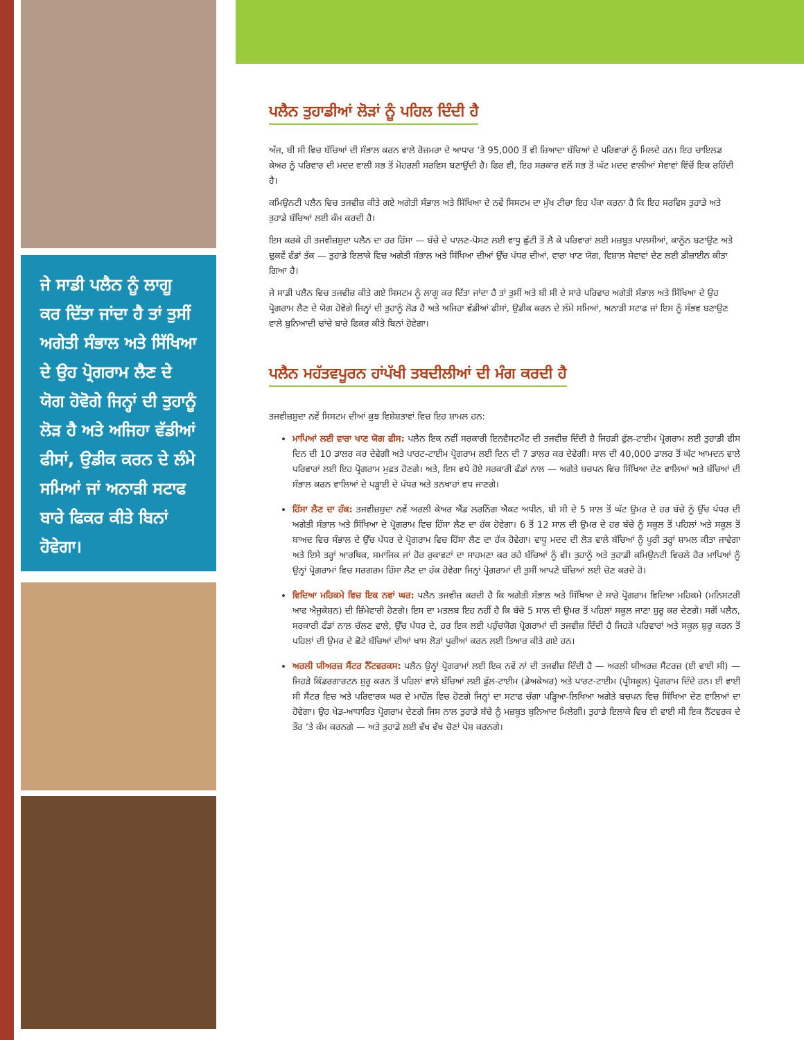ਜੇ ਸਾਡੀ ਪਲੈਨ ਨੂੰ ਲਾਗੂ ਕਰ ਦਿੱਤਾ ਜਾਂਦਾ ਹੈ ਤਾਂ ਤੁਸੀਂ ਅਗੇਤੀ ਸੰਭਾਲ ਅਤੇ ਸਿੱਖਿਆ ਦੇ ਉਹ ਪ੍ਰੋਗਰਾਮ ਲੈਣ ਦੇ ਯੋਗ ਹੋਵੋਗੇ ਜਿਨ੍ਹਾਂ ਦੀ ਤੁਹਾਨੂੰ ਲੋੜ ਹੈ ਅਤੇ ਅਜਿਹਾ ਵੱਡੀਆਂ ਫੀਸਾਂ, ਉਡੀਕ ਕਰਨ ਦੇ ਲੰਮੇ ਸਮਿਆਂ ਜਾਂ ਅਨਾੜੀ ਸਟਾਫ ਬਾਰੇ ਫਿਕਰ ਕੀਤੇ ਬਿਨਾਂ ਹੋਵੇਗਾ।
ਪਲੈਨ ਤੁਹਾਡੀਆਂ ਲੋੜਾਂ ਨੂੰ ਪਹਿਲ ਦਿੰਦੀ ਹੈ
ਅੱਜ, ਬੀ ਸੀ ਵਿਚ ਬੱਚਿਆਂ ਦੀ ਸੰਭਾਲ ਕਰਨ ਵਾਲੇ ਰੋਜ਼ਮਰਾ ਦੇ ਆਧਾਰ ’ਤੇ 95,000 ਤੋਂ ਵੀ ਜ਼ਿਆਦਾ ਬੱਚਿਆਂ ਦੇ ਪਰਿਵਾਰਾਂ ਨੂੰ ਮਿਲਦੇ ਹਨ। ਇਹ ਚਾਇਲਡ ਕੇਅਰ ਨੂੰ ਪਰਿਵਾਰ ਦੀ ਮਦਦ ਵਾਲੀ ਸਭ ਤੋਂ ਮੋਹਰਲੀ ਸਰਵਿਸ ਬਣਾਉਂਦੀ ਹੈ। ਫਿਰ ਵੀ, ਇਹ ਸਰਕਾਰ ਵਲੋਂ ਸਭ ਤੋਂ ਘੱਟ ਮਦਦ ਵਾਲੀਆਂ ਸੇਵਾਵਾਂ ਵਿੱਚੋਂ ਇਕ ਰਹਿੰਦੀ ਹੈ।
ਕਮਿਉਨਟੀ ਪਲੈਨ ਵਿਚ ਤਜਵੀਜ਼ ਕੀਤੇ ਗਏ ਅਗੇਤੀ ਸੰਭਾਲ ਅਤੇ ਸਿੱਖਿਆ ਦੇ ਨਵੇਂ ਸਿਸਟਮ ਦਾ ਮੁੱਖ ਟੀਚਾ ਇਹ ਪੱਕਾ ਕਰਨਾ ਹੈ ਕਿ ਇਹ ਸਰਵਿਸ ਤੁਹਾਡੇ ਅਤੇ ਤੁਹਾਡੇ ਬੱਚਿਆਂ ਲਈ ਕੰਮ ਕਰਦੀ ਹੈ।
ਇਸ ਕਰਕੇ ਹੀ ਤਜਵੀਜ਼ਸ਼ੁਦਾ ਪਲੈਨ ਦਾ ਹਰ ਹਿੱਸਾ — ਬੱਚੇ ਦੇ ਪਾਲਣ-ਪੋਸਣ ਲਈ ਵਾਧੂ ਛੁੱਟੀ ਤੋਂ ਲੈ ਕੇ ਪਰਿਵਾਰਾਂ ਲਈ ਮਜ਼ਬੂਤ ਪਾਲਸੀਆਂ, ਕਾਨੂੰਨ ਬਣਾਉਣ ਅਤੇ ਢੁਕਵੇਂ ਫੰਡਾਂ ਤੱਕ — ਤੁਹਾਡੇ ਇਲਾਕੇ ਵਿਚ ਅਗੇਤੀ ਸੰਭਾਲ ਅਤੇ ਸਿੱਖਿਆ ਦੀਆਂ ਉੱਚ ਪੱਧਰ ਦੀਆਂ, ਵਾਰਾ ਖਾਣ ਯੋਗ, ਵਿਸ਼ਾਲ ਸੇਵਾਵਾਂ ਦੇਣ ਲਈ ਡੀਜ਼ਾਈਨ ਕੀਤਾ ਗਿਆ ਹੈ।
ਜੇ ਸਾਡੀ ਪਲੈਨ ਵਿਚ ਤਜਵੀਜ਼ ਕੀਤੇ ਗਏ ਸਿਸਟਮ ਨੂੰ ਲਾਗੂ ਕਰ ਦਿੱਤਾ ਜਾਂਦਾ ਹੈ ਤਾਂ ਤੁਸੀਂ ਅਤੇ ਬੀ ਸੀ ਦੇ ਸਾਰੇ ਪਰਿਵਾਰ ਅਗੇਤੀ ਸੰਭਾਲ ਅਤੇ ਸਿੱਖਿਆ ਦੇ ਉਹ ਪ੍ਰੋਗਰਾਮ ਲੈਣ ਦੇ ਯੋਗ ਹੋਵੋਗੇ ਜਿਨ੍ਹਾਂ ਦੀ ਤੁਹਾਨੂੰ ਲੋੜ ਹੈ ਅਤੇ ਅਜਿਹਾ ਵੱਡੀਆਂ ਫੀਸਾਂ, ਉਡੀਕ ਕਰਨ ਦੇ ਲੰਮੇ ਸਮਿਆਂ, ਅਨਾੜੀ ਸਟਾਫ ਜਾਂ ਇਸ ਨੂੰ ਸੰਭਵ ਬਣਾਉਣ ਵਾਲੇ ਬੁਨਿਆਦੀ ਢਾਂਚੇ ਬਾਰੇ ਫਿਕਰ ਕੀਤੇ ਬਿਨਾਂ ਹੋਵੇਗਾ।
ਪਲੈਨ ਮਹੱਤਵਪੂਰਨ ਹਾਂਪੱਖੀ ਤਬਦੀਲੀਆਂ ਦੀ ਮੰਗ ਕਰਦੀ ਹੈ
ਤਜਵੀਜ਼ਸ਼ੁਦਾ ਨਵੇਂ ਸਿਸਟਮ ਦੀਆਂ ਕੁਝ ਵਿਸ਼ੇਸ਼ਤਾਵਾਂ ਵਿਚ ਇਹ ਸ਼ਾਮਲ ਹਨ:
ਮਾਪਿਆਂ ਲਈ ਵਾਰਾ ਖਾਣ ਯੋਗ ਫੀਸ: ਪਲੈਨ ਇਕ ਨਵੀਂ ਸਰਕਾਰੀ ਇਨਵੈਸਟਮੈਂਟ ਦੀ ਤਜਵੀਜ਼ ਦਿੰਦੀ ਹੈ ਜਿਹੜੀ ਫੁੱਲ-ਟਾਈਮ ਪ੍ਰੋਗਰਾਮ ਲਈ ਤੁਹਾਡੀ ਫੀਸ ਦਿਨ ਦੀ 10 ਡਾਲਰ ਕਰ ਦੇਵੇਗੀ ਅਤੇ ਪਾਰਟ-ਟਾਈਮ ਪ੍ਰੋਗਰਾਮ ਲਈ ਦਿਨ ਦੀ 7 ਡਾਲਰ ਕਰ ਦੇਵੇਗੀ। ਸਾਲ ਦੀ 40,000 ਡਾਲਰ ਤੋਂ ਘੱਟ ਆਮਦਨ ਵਾਲੇ ਪਰਿਵਾਰਾਂ ਲਈ ਇਹ ਪ੍ਰੋਗਰਾਮ ਮੁਫਤ ਹੋਣਗੇ। ਅਤੇ, ਇਸ ਵਧੇ ਹੋਏ ਸਰਕਾਰੀ ਫੰਡਾਂ ਨਾਲ — ਅਗੇਤੇ ਬਚਪਨ ਵਿਚ ਸਿੱਖਿਆ ਦੇਣ ਵਾਲਿਆਂ ਅਤੇ ਬੱਚਿਆਂ ਦੀ ਸੰਭਾਲ ਕਰਨ ਵਾਲਿਆਂ ਦੇ ਪੜ੍ਹਾਈ ਦੇ ਪੱਧਰ ਅਤੇ ਤਨਖਾਹਾਂ ਵਧ ਜਾਣਗੇ।
ਹਿੱਸਾ ਲੈਣ ਦਾ ਹੱਕ: ਤਜਵੀਜ਼ਸ਼ੁਦਾ ਨਵੇਂ ਅਰਲੀ ਕੇਅਰ ਐਂਡ ਲਰਨਿੰਗ ਐਕਟ ਅਧੀਨ, ਬੀ ਸੀ ਦੇ 5 ਸਾਲ ਤੋਂ ਘੱਟ ਉਮਰ ਦੇ ਹਰ ਬੱਚੇ ਨੂੰ ਉੱਚ ਪੱਧਰ ਦੀ ਅਗੇਤੀ ਸੰਭਾਲ ਅਤੇ ਸਿੱਖਿਆ ਦੇ ਪ੍ਰੋਗਰਾਮ ਵਿਚ ਹਿੱਸਾ ਲੈਣ ਦਾ ਹੱਕ ਹੋਵੇਗਾ। 6 ਤੋਂ 12 ਸਾਲ ਦੀ ਉਮਰ ਦੇ ਹਰ ਬੱਚੇ ਨੂੰ ਸਕੂਲ ਤੋਂ ਪਹਿਲਾਂ ਅਤੇ ਸਕੂਲ ਤੋਂ ਬਾਅਦ ਵਿਚ ਸੰਭਾਲ ਦੇ ਉੱਚ ਪੱਧਰ ਦੇ ਪ੍ਰੋਗਰਾਮ ਵਿਚ ਹਿੱਸਾ ਲੈਣ ਦਾ ਹੱਕ ਹੋਵੇਗਾ। ਵਾਧੂ ਮਦਦ ਦੀ ਲੋੜ ਵਾਲੇ ਬੱਚਿਆਂ ਨੂੰ ਪੂਰੀ ਤਰ੍ਹਾਂ ਸ਼ਾਮਲ ਕੀਤਾ ਜਾਵੇਗਾ ਅਤੇ ਇਸੇ ਤਰ੍ਹਾਂ ਆਰਥਿਕ, ਸਮਾਜਿਕ ਜਾਂ ਹੋਰ ਰੁਕਾਵਟਾਂ ਦਾ ਸਾਹਮਣਾ ਕਰ ਰਹੇ ਬੱਚਿਆਂ ਨੂੰ ਵੀ। ਤੁਹਾਨੂੰ ਅਤੇ ਤੁਹਾਡੀ ਕਮਿਉਨਟੀ ਵਿਚਲੇ ਹੋਰ ਮਾਪਿਆਂ ਨੂੰ ਉਨ੍ਹਾਂ ਪ੍ਰੋਗਰਾਮਾਂ ਵਿਚ ਸਰਗਰਮ ਹਿੱਸਾ ਲੈਣ ਦਾ ਹੱਕ ਹੋਵੇਗਾ ਜਿਨ੍ਹਾਂ ਪ੍ਰੋਗਰਾਮਾਂ ਦੀ ਤੁਸੀਂ ਆਪਣੇ ਬੱਚਿਆਂ ਲਈ ਚੋਣ ਕਰਦੇ ਹੋ।
ਵਿਦਿਆ ਮਹਿਕਮੇ ਵਿਚ ਇਕ ਨਵਾਂ ਘਰ: ਪਲੈਨ ਤਜਵੀਜ਼ ਕਰਦੀ ਹੈ ਕਿ ਅਗੇਤੀ ਸੰਭਾਲ ਅਤੇ ਸਿੱਖਿਆ ਦੇ ਸਾਰੇ ਪ੍ਰੋਗਰਾਮ ਵਿਦਿਆ ਮਹਿਕਮੇ (ਮਨਿਸਟਰੀ ਆਫ ਐਜੂਕੇਸ਼ਨ) ਦੀ ਜ਼ਿੰਮੇਵਾਰੀ ਹੋਣਗੇ। ਇਸ ਦਾ ਮਤਲਬ ਇਹ ਨਹੀਂ ਹੈ ਕਿ ਬੱਚੇ 5 ਸਾਲ ਦੀ ਉਮਰ ਤੋਂ ਪਹਿਲਾਂ ਸਕੂਲ ਜਾਣਾ ਸ਼ੁਰੂ ਕਰ ਦੇਣਗੇ। ਸਗੋਂ ਪਲੈਨ, ਸਰਕਾਰੀ ਫੰਡਾਂ ਨਾਲ ਚੱਲਣ ਵਾਲੇ, ਉੱਚ ਪੱਧਰ ਦੇ, ਹਰ ਇਕ ਲਈ ਪਹੁੰਚਯੋਗ ਪ੍ਰੋਗਰਾਮਾਂ ਦੀ ਤਜਵੀਜ਼ ਦਿੰਦੀ ਹੈ ਜਿਹੜੇ ਪਰਿਵਾਰਾਂ ਅਤੇ ਸਕੂਲ ਸ਼ੁਰੂ ਕਰਨ ਤੋਂ ਪਹਿਲਾਂ ਦੀ ਉਮਰ ਦੇ ਛੋਟੇ ਬੱਚਿਆਂ ਦੀਆਂ ਖਾਸ ਲੋੜਾਂ ਪੂਰੀਆਂ ਕਰਨ ਲਈ ਤਿਆਰ ਕੀਤੇ ਗਏ ਹਨ।
ਅਰਲੀ ਯੀਅਰਜ਼ ਸੈਂਟਰ ਨੈੱਟਵਰਕਸ: ਪਲੈਨ ਉਨ੍ਹਾਂ ਪ੍ਰੋਗਰਾਮਾਂ ਲਈ ਇਕ ਨਵੇਂ ਨਾਂ ਦੀ ਤਜਵੀਜ਼ ਦਿੰਦੀ ਹੈ — ਅਰਲੀ ਯੀਅਰਜ਼ ਸੈਂਟਰਜ਼ (ਈ ਵਾਈ ਸੀ) — ਜਿਹੜੇ ਕਿੰਡਰਗਾਰਟਨ ਸ਼ੁਰੂ ਕਰਨ ਤੋਂ ਪਹਿਲਾਂ ਵਾਲੇ ਬੱਚਿਆਂ ਲਈ ਫੁੱਲ-ਟਾਈਮ (ਡੇਅਕੇਅਰ) ਅਤੇ ਪਾਰਟ-ਟਾਈਮ (ਪ੍ਰੀਸਕੂਲ) ਪ੍ਰੋਗਰਾਮ ਦਿੰਦੇ ਹਨ। ਈ ਵਾਈ ਸੀ ਸੈਂਟਰ ਵਿਚ ਅਤੇ ਪਰਿਵਾਰਕ ਘਰ ਦੇ ਮਾਹੌਲ ਵਿਚ ਹੋਣਗੇ ਜਿਨ੍ਹਾਂ ਦਾ ਸਟਾਫ ਚੰਗਾ ਪੜ੍ਹਿਆ-ਲਿਖਿਆ ਅਗੇਤੇ ਬਚਪਨ ਵਿਚ ਸਿੱਖਿਆ ਦੇਣ ਵਾਲਿਆਂ ਦਾ ਹੋਵੇਗਾ। ਉਹ ਖੇਡ-ਆਧਾਰਿਤ ਪ੍ਰੋਗਰਾਮ ਦੇਣਗੇ ਜਿਸ ਨਾਲ ਤੁਹਾਡੇ ਬੱਚੇ ਨੂੰ ਮਜ਼ਬੂਤ ਬੁਨਿਆਦ ਮਿਲੇਗੀ। ਤੁਹਾਡੇ ਇਲਾਕੇ ਵਿਚ ਈ ਵਾਈ ਸੀ ਇਕ ਨੈੱਟਵਰਕ ਦੇ ਤੌਰ ’ਤੇ ਕੰਮ ਕਰਨਗੇ — ਅਤੇ ਤੁਹਾਡੇ ਲਈ ਵੱਖ ਵੱਖ ਚੋਣਾਂ ਪੇਸ਼ ਕਰਨਗੇ।